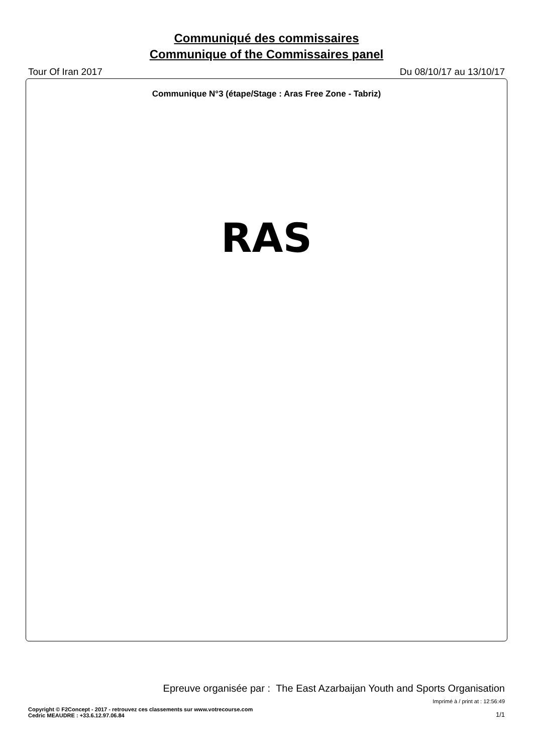Communiqué des commissaires
Communique of the Commissaires panel
Tour Of Iran 2017 Du 08/10/17 au 13/10/17
Communique N°3 (étape/Stage : Aras Free Zone - Tabriz)
RAS
Epreuve organisée par : The East Azarbaijan Youth and Sports Organisation
Imprimé à / print at : 12:56:49
Copyright © F2Concept - 2017 - retrouvez ces classements sur www.votrecourse.com
Cedric MEAUDRE : +33.6.12.97.06.84
1/1